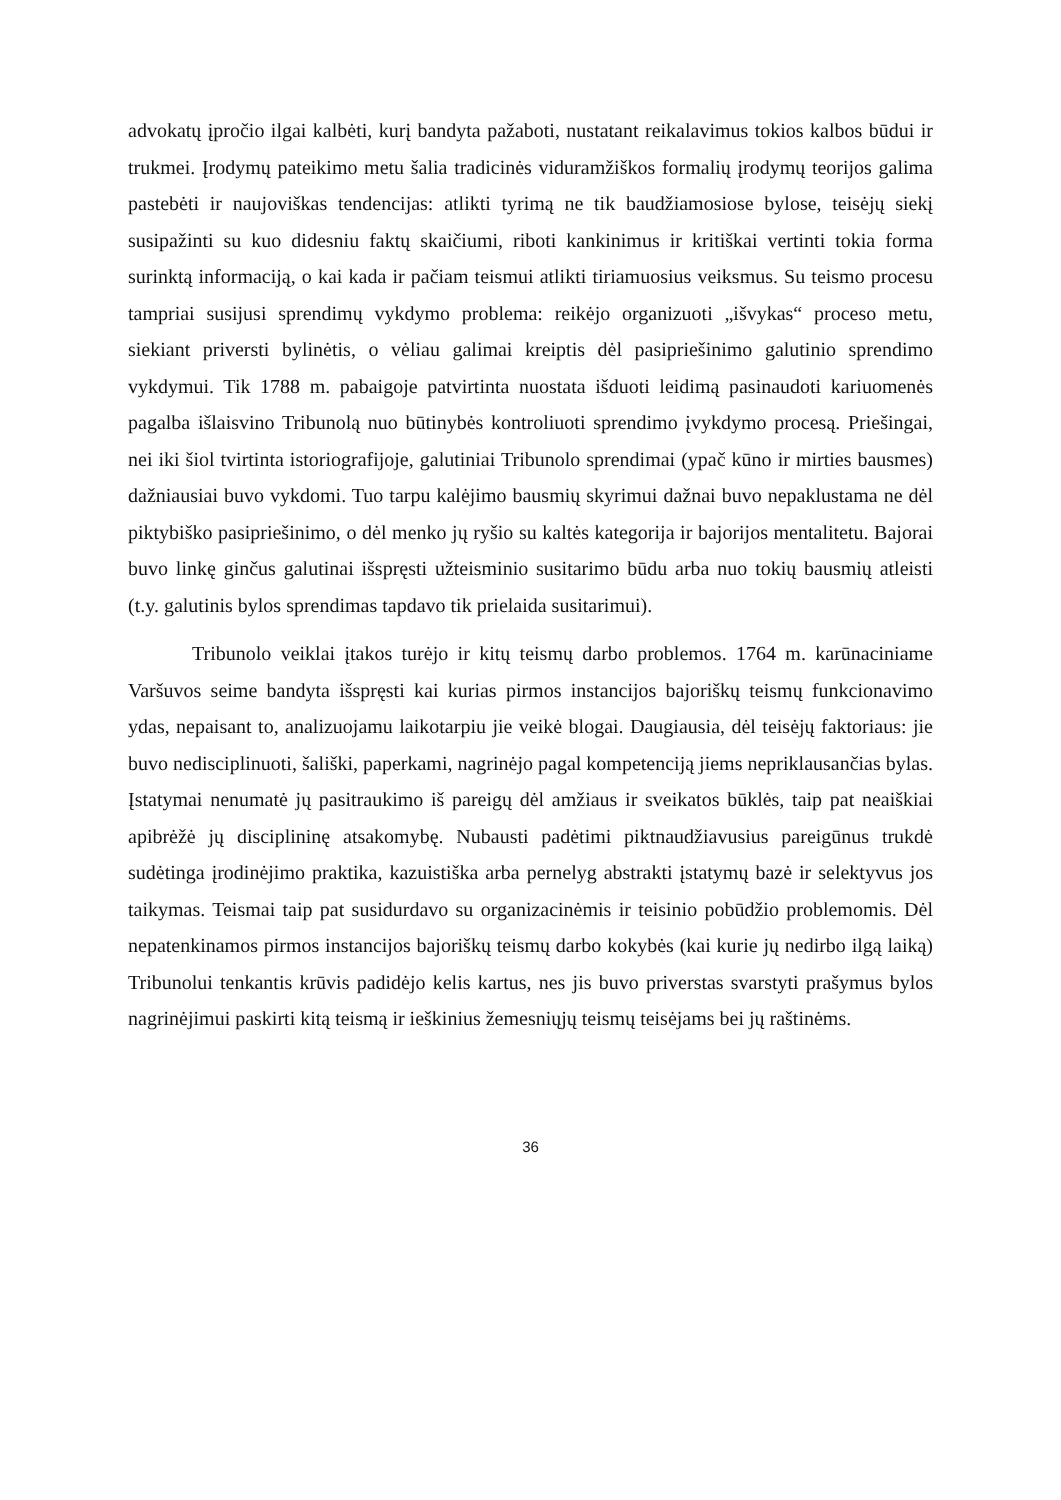advokatų įpročio ilgai kalbėti, kurį bandyta pažaboti, nustatant reikalavimus tokios kalbos būdui ir trukmei. Įrodymų pateikimo metu šalia tradicinės viduramžiškos formalių įrodymų teorijos galima pastebėti ir naujoviškas tendencijas: atlikti tyrimą ne tik baudžiamosiose bylose, teisėjų siekį susipažinti su kuo didesniu faktų skaičiumi, riboti kankinimus ir kritiškai vertinti tokia forma surinktą informaciją, o kai kada ir pačiam teismui atlikti tiriamuosius veiksmus. Su teismo procesu tampriai susijusi sprendimų vykdymo problema: reikėjo organizuoti „išvykas“ proceso metu, siekiant priversti bylinėtis, o vėliau galimai kreiptis dėl pasipriešinimo galutinio sprendimo vykdymui. Tik 1788 m. pabaigoje patvirtinta nuostata išduoti leidimą pasinaudoti kariuomenės pagalba išlaisvino Tribunolą nuo būtinybės kontroliuoti sprendimo įvykdymo procesą. Priešingai, nei iki šiol tvirtinta istoriografijoje, galutiniai Tribunolo sprendimai (ypač kūno ir mirties bausmes) dažniausiai buvo vykdomi. Tuo tarpu kalėjimo bausmių skyrimui dažnai buvo nepaklustama ne dėl piktybiško pasipriešinimo, o dėl menko jų ryšio su kaltės kategorija ir bajorijos mentalitetu. Bajorai buvo linkę ginčus galutinai išspręsti užteisminio susitarimo būdu arba nuo tokių bausmių atleisti (t.y. galutinis bylos sprendimas tapdavo tik prielaida susitarimui).
Tribunolo veiklai įtakos turėjo ir kitų teismų darbo problemos. 1764 m. karūnaciniame Varšuvos seime bandyta išspręsti kai kurias pirmos instancijos bajoriškų teismų funkcionavimo ydas, nepaisant to, analizuojamu laikotarpiu jie veikė blogai. Daugiausia, dėl teisėjų faktoriaus: jie buvo nedisciplinuoti, šališki, paperkami, nagrinėjo pagal kompetenciją jiems nepriklausančias bylas. Įstatymai nenumatė jų pasitraukimo iš pareigų dėl amžiaus ir sveikatos būklės, taip pat neaiškiai apibrėžė jų disciplininę atsakomybę. Nubausti padėtimi piktnaudžiavusius pareigūnus trukdė sudėtinga įrodinėjimo praktika, kazuistiška arba pernelyg abstrakti įstatymų bazė ir selektyvus jos taikymas. Teismai taip pat susidurdavo su organizacinėmis ir teisinio pobūdžio problemomis. Dėl nepatenkinamos pirmos instancijos bajoriškų teismų darbo kokybės (kai kurie jų nedirbo ilgą laiką) Tribunolui tenkantis krūvis padidėjo kelis kartus, nes jis buvo priverstas svarstyti prašymus bylos nagrinėjimui paskirti kitą teismą ir ieškinius žemesniųjų teismų teisėjams bei jų raštinėms.
36